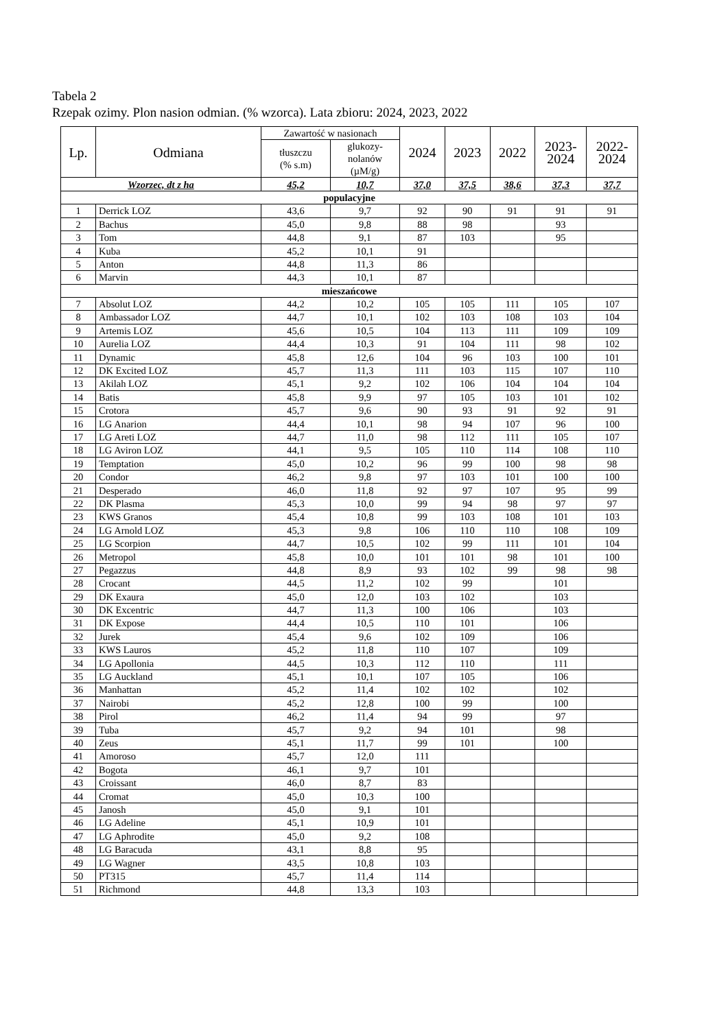Tabela 2
Rzepak ozimy. Plon nasion odmian. (% wzorca). Lata zbioru: 2024, 2023, 2022
| Lp. | Odmiana | Zawartość w nasionach | | 2024 | 2023 | 2022 | 2023- 2024 | 2022- 2024 |
| --- | --- | --- | --- | --- | --- | --- | --- | --- |
| | | tłuszczu (% s.m) | glukozy- nolanów (µM/g) | | | | | |
| Wzorzec, dt z ha | | 45,2 | 10,7 | 37,0 | 37,5 | 38,6 | 37,3 | 37,7 |
| populacyjne | | | | | | | | |
| 1 | Derrick LOZ | 43,6 | 9,7 | 92 | 90 | 91 | 91 | 91 |
| 2 | Bachus | 45,0 | 9,8 | 88 | 98 | | 93 | |
| 3 | Tom | 44,8 | 9,1 | 87 | 103 | | 95 | |
| 4 | Kuba | 45,2 | 10,1 | 91 | | | | |
| 5 | Anton | 44,8 | 11,3 | 86 | | | | |
| 6 | Marvin | 44,3 | 10,1 | 87 | | | | |
| mieszańcowe | | | | | | | | |
| 7 | Absolut LOZ | 44,2 | 10,2 | 105 | 105 | 111 | 105 | 107 |
| 8 | Ambassador LOZ | 44,7 | 10,1 | 102 | 103 | 108 | 103 | 104 |
| 9 | Artemis LOZ | 45,6 | 10,5 | 104 | 113 | 111 | 109 | 109 |
| 10 | Aurelia LOZ | 44,4 | 10,3 | 91 | 104 | 111 | 98 | 102 |
| 11 | Dynamic | 45,8 | 12,6 | 104 | 96 | 103 | 100 | 101 |
| 12 | DK Excited LOZ | 45,7 | 11,3 | 111 | 103 | 115 | 107 | 110 |
| 13 | Akilah LOZ | 45,1 | 9,2 | 102 | 106 | 104 | 104 | 104 |
| 14 | Batis | 45,8 | 9,9 | 97 | 105 | 103 | 101 | 102 |
| 15 | Crotora | 45,7 | 9,6 | 90 | 93 | 91 | 92 | 91 |
| 16 | LG Anarion | 44,4 | 10,1 | 98 | 94 | 107 | 96 | 100 |
| 17 | LG Areti LOZ | 44,7 | 11,0 | 98 | 112 | 111 | 105 | 107 |
| 18 | LG Aviron LOZ | 44,1 | 9,5 | 105 | 110 | 114 | 108 | 110 |
| 19 | Temptation | 45,0 | 10,2 | 96 | 99 | 100 | 98 | 98 |
| 20 | Condor | 46,2 | 9,8 | 97 | 103 | 101 | 100 | 100 |
| 21 | Desperado | 46,0 | 11,8 | 92 | 97 | 107 | 95 | 99 |
| 22 | DK Plasma | 45,3 | 10,0 | 99 | 94 | 98 | 97 | 97 |
| 23 | KWS Granos | 45,4 | 10,8 | 99 | 103 | 108 | 101 | 103 |
| 24 | LG Arnold LOZ | 45,3 | 9,8 | 106 | 110 | 110 | 108 | 109 |
| 25 | LG Scorpion | 44,7 | 10,5 | 102 | 99 | 111 | 101 | 104 |
| 26 | Metropol | 45,8 | 10,0 | 101 | 101 | 98 | 101 | 100 |
| 27 | Pegazzus | 44,8 | 8,9 | 93 | 102 | 99 | 98 | 98 |
| 28 | Crocant | 44,5 | 11,2 | 102 | 99 | | 101 | |
| 29 | DK Exaura | 45,0 | 12,0 | 103 | 102 | | 103 | |
| 30 | DK Excentric | 44,7 | 11,3 | 100 | 106 | | 103 | |
| 31 | DK Expose | 44,4 | 10,5 | 110 | 101 | | 106 | |
| 32 | Jurek | 45,4 | 9,6 | 102 | 109 | | 106 | |
| 33 | KWS Lauros | 45,2 | 11,8 | 110 | 107 | | 109 | |
| 34 | LG Apollonia | 44,5 | 10,3 | 112 | 110 | | 111 | |
| 35 | LG Auckland | 45,1 | 10,1 | 107 | 105 | | 106 | |
| 36 | Manhattan | 45,2 | 11,4 | 102 | 102 | | 102 | |
| 37 | Nairobi | 45,2 | 12,8 | 100 | 99 | | 100 | |
| 38 | Pirol | 46,2 | 11,4 | 94 | 99 | | 97 | |
| 39 | Tuba | 45,7 | 9,2 | 94 | 101 | | 98 | |
| 40 | Zeus | 45,1 | 11,7 | 99 | 101 | | 100 | |
| 41 | Amoroso | 45,7 | 12,0 | 111 | | | | |
| 42 | Bogota | 46,1 | 9,7 | 101 | | | | |
| 43 | Croissant | 46,0 | 8,7 | 83 | | | | |
| 44 | Cromat | 45,0 | 10,3 | 100 | | | | |
| 45 | Janosh | 45,0 | 9,1 | 101 | | | | |
| 46 | LG Adeline | 45,1 | 10,9 | 101 | | | | |
| 47 | LG Aphrodite | 45,0 | 9,2 | 108 | | | | |
| 48 | LG Baracuda | 43,1 | 8,8 | 95 | | | | |
| 49 | LG Wagner | 43,5 | 10,8 | 103 | | | | |
| 50 | PT315 | 45,7 | 11,4 | 114 | | | | |
| 51 | Richmond | 44,8 | 13,3 | 103 | | | | |